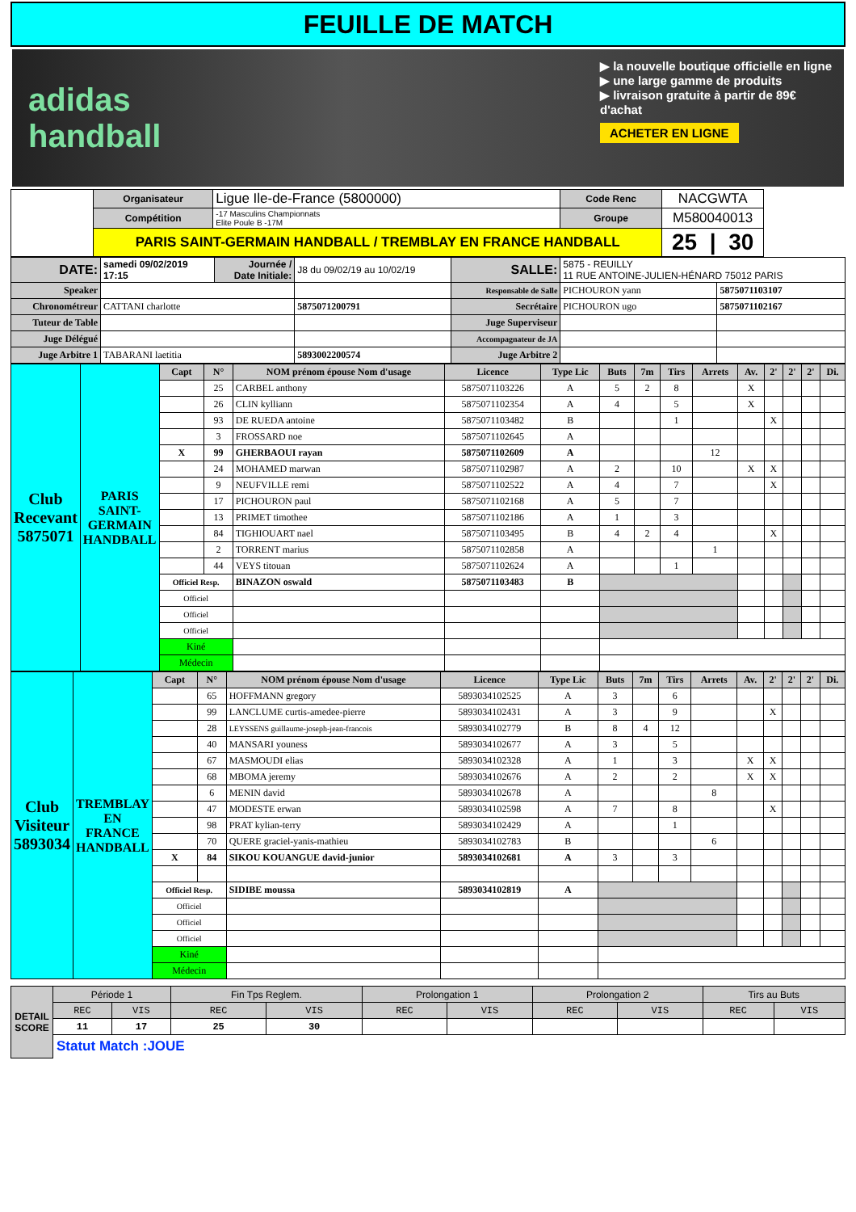FEUILLE DE MATCH
adidas handball
▶ la nouvelle boutique officielle en ligne
▶ une large gamme de produits
▶ livraison gratuite à partir de 89€ d'achat
ACHETER EN LIGNE
| | Organisateur | Ligue Ile-de-France (5800000) | Code Renc | NACGWTA | |
| | Compétition | -17 Masculins Championnats Elite Poule B -17M | Groupe | M580040013 | |
| | PARIS SAINT-GERMAIN HANDBALL / TREMBLAY EN FRANCE HANDBALL | | | 25 / 30 | |
| DATE: | samedi 09/02/2019 17:15 | Journée / Date Initiale: | J8 du 09/02/19 au 10/02/19 | SALLE: | 5875 - REUILLY 11 RUE ANTOINE-JULIEN-HÉNARD 75012 PARIS | |
| Speaker | | | | Responsable de Salle | PICHOURON yann | 5875071103107 |
| Chronométreur | CATTANI charlotte | | 5875071200791 | Secrétaire | PICHOURON ugo | 5875071102167 |
| Tuteur de Table | | | | Juge Superviseur | | |
| Juge Délégué | | | | Accompagnateur de JA | | |
| Juge Arbitre 1 | TABARANI laetitia | | 5893002200574 | Juge Arbitre 2 | | |
| Club Recevant 5875071 | PARIS SAINT-GERMAIN HANDBALL | Capt | N° | NOM prénom épouse Nom d'usage | Licence | Type Lic | Buts | 7m | Tirs | Arrets | Av. | 2' | 2' | 2' | Di. |
| | | | 25 | CARBEL anthony | 5875071103226 | A | 5 | 2 | 8 | | X | | | | |
| | | | 26 | CLIN kylliann | 5875071102354 | A | 4 | | 5 | | X | | | | |
| | | | 93 | DE RUEDA antoine | 5875071103482 | B | | | 1 | | | X | | | |
| | | | 3 | FROSSARD noe | 5875071102645 | A | | | | | | | | | |
| | | X | 99 | GHERBAOUI rayan | 5875071102609 | A | | | | 12 | | | | | |
| | | | 24 | MOHAMED marwan | 5875071102987 | A | 2 | | 10 | | X | X | | | |
| | | | 9 | NEUFVILLE remi | 5875071102522 | A | 4 | | 7 | | | X | | | |
| | | | 17 | PICHOURON paul | 5875071102168 | A | 5 | | 7 | | | | | | |
| | | | 13 | PRIMET timothee | 5875071102186 | A | 1 | | 3 | | | | | | |
| | | | 84 | TIGHIOUART nael | 5875071103495 | B | 4 | 2 | 4 | | | X | | | |
| | | | 2 | TORRENT marius | 5875071102858 | A | | | | 1 | | | | | |
| | | | 44 | VEYS titouan | 5875071102624 | A | | | 1 | | | | | | |
| | | Officiel Resp. | | BINAZON oswald | 5875071103483 | B | | | | | | | | | |
| | | Officiel | | | | | | | | | | | | | |
| | | Officiel | | | | | | | | | | | | | |
| | | Officiel | | | | | | | | | | | | | |
| | | Kiné | | | | | | | | | | | | | |
| | | Médecin | | | | | | | | | | | | | |
| Club Visiteur 5893034 | TREMBLAY EN FRANCE HANDBALL | Capt | N° | NOM prénom épouse Nom d'usage | Licence | Type Lic | Buts | 7m | Tirs | Arrets | Av. | 2' | 2' | 2' | Di. |
| | | | 65 | HOFFMANN gregory | 5893034102525 | A | 3 | | 6 | | | | | | |
| | | | 99 | LANCLUME curtis-amedee-pierre | 5893034102431 | A | 3 | | 9 | | | X | | | |
| | | | 28 | LEYSSENS guillaume-joseph-jean-francois | 5893034102779 | B | 8 | 4 | 12 | | | | | | |
| | | | 40 | MANSARI youness | 5893034102677 | A | 3 | | 5 | | | | | | |
| | | | 67 | MASMOUDI elias | 5893034102328 | A | 1 | | 3 | | X | X | | | |
| | | | 68 | MBOMA jeremy | 5893034102676 | A | 2 | | 2 | | X | X | | | |
| | | | 6 | MENIN david | 5893034102678 | A | | | | 8 | | | | | |
| | | | 47 | MODESTE erwan | 5893034102598 | A | 7 | | 8 | | | X | | | |
| | | | 98 | PRAT kylian-terry | 5893034102429 | A | | | 1 | | | | | | |
| | | | 70 | QUERE graciel-yanis-mathieu | 5893034102783 | B | | | | 6 | | | | | |
| | | X | 84 | SIKOU KOUANGUE david-junior | 5893034102681 | A | 3 | | 3 | | | | | | |
| | | Officiel Resp. | | SIDIBE moussa | 5893034102819 | A | | | | | | | | | |
| | | Officiel | | | | | | | | | | | | | |
| | | Officiel | | | | | | | | | | | | | |
| | | Officiel | | | | | | | | | | | | | |
| | | Kiné | | | | | | | | | | | | | |
| | | Médecin | | | | | | | | | | | | | |
| DETAIL SCORE | Période 1 | | Fin Tps Reglem. | | Prolongation 1 | | Prolongation 2 | | Tirs au Buts | |
| | REC | VIS | REC | VIS | REC | VIS | REC | VIS | REC | VIS |
| | 11 | 17 | 25 | 30 | | | | | | |
| | Statut Match :JOUE | | | | | | | | | |